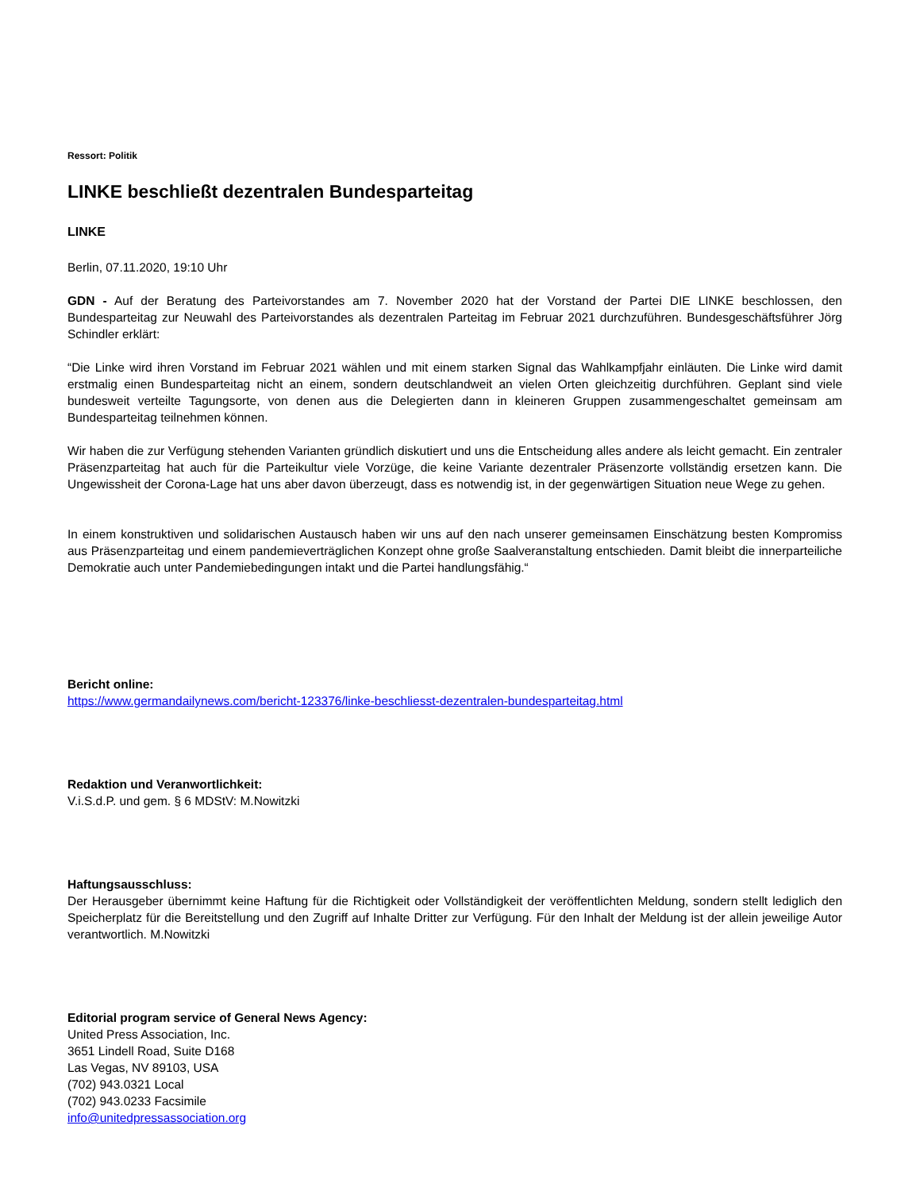Ressort: Politik
LINKE beschließt dezentralen Bundesparteitag
LINKE
Berlin, 07.11.2020, 19:10 Uhr
GDN - Auf der Beratung des Parteivorstandes am 7. November 2020 hat der Vorstand der Partei DIE LINKE beschlossen, den Bundesparteitag zur Neuwahl des Parteivorstandes als dezentralen Parteitag im Februar 2021 durchzuführen. Bundesgeschäftsführer Jörg Schindler erklärt:
“Die Linke wird ihren Vorstand im Februar 2021 wählen und mit einem starken Signal das Wahlkampfjahr einläuten. Die Linke wird damit erstmalig einen Bundesparteitag nicht an einem, sondern deutschlandweit an vielen Orten gleichzeitig durchführen. Geplant sind viele bundesweit verteilte Tagungsorte, von denen aus die Delegierten dann in kleineren Gruppen zusammengeschaltet gemeinsam am Bundesparteitag teilnehmen können.
Wir haben die zur Verfügung stehenden Varianten gründlich diskutiert und uns die Entscheidung alles andere als leicht gemacht. Ein zentraler Präsenzparteitag hat auch für die Parteikultur viele Vorzüge, die keine Variante dezentraler Präsenzorte vollständig ersetzen kann. Die Ungewissheit der Corona-Lage hat uns aber davon überzeugt, dass es notwendig ist, in der gegenwärtigen Situation neue Wege zu gehen.
In einem konstruktiven und solidarischen Austausch haben wir uns auf den nach unserer gemeinsamen Einschätzung besten Kompromiss aus Präsenzparteitag und einem pandemieverträglichen Konzept ohne große Saalveranstaltung entschieden. Damit bleibt die innerparteiliche Demokratie auch unter Pandemiebedingungen intakt und die Partei handlungsfähig.“
Bericht online:
https://www.germandailynews.com/bericht-123376/linke-beschliesst-dezentralen-bundesparteitag.html
Redaktion und Veranwortlichkeit:
V.i.S.d.P. und gem. § 6 MDStV: M.Nowitzki
Haftungsausschluss:
Der Herausgeber übernimmt keine Haftung für die Richtigkeit oder Vollständigkeit der veröffentlichten Meldung, sondern stellt lediglich den Speicherplatz für die Bereitstellung und den Zugriff auf Inhalte Dritter zur Verfügung. Für den Inhalt der Meldung ist der allein jeweilige Autor verantwortlich. M.Nowitzki
Editorial program service of General News Agency:
United Press Association, Inc.
3651 Lindell Road, Suite D168
Las Vegas, NV 89103, USA
(702) 943.0321 Local
(702) 943.0233 Facsimile
info@unitedpressassociation.org